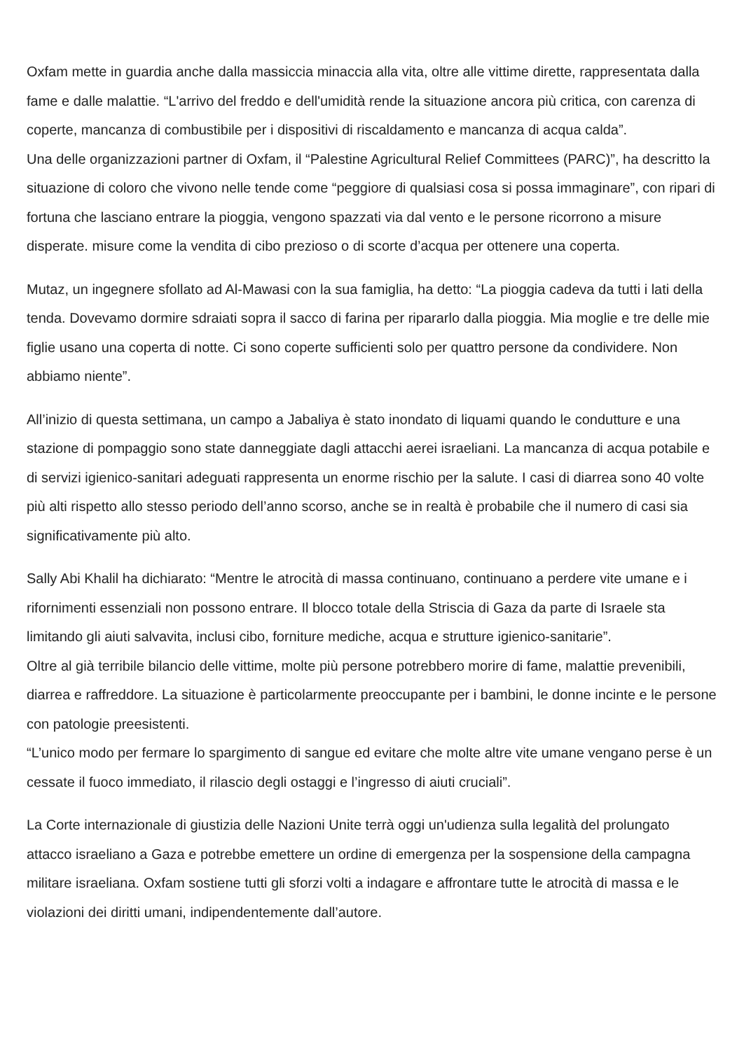Oxfam mette in guardia anche dalla massiccia minaccia alla vita, oltre alle vittime dirette, rappresentata dalla fame e dalle malattie. “L'arrivo del freddo e dell'umidità rende la situazione ancora più critica, con carenza di coperte, mancanza di combustibile per i dispositivi di riscaldamento e mancanza di acqua calda”.
Una delle organizzazioni partner di Oxfam, il “Palestine Agricultural Relief Committees (PARC)”, ha descritto la situazione di coloro che vivono nelle tende come “peggiore di qualsiasi cosa si possa immaginare”, con ripari di fortuna che lasciano entrare la pioggia, vengono spazzati via dal vento e le persone ricorrono a misure disperate. misure come la vendita di cibo prezioso o di scorte d’acqua per ottenere una coperta.
Mutaz, un ingegnere sfollato ad Al-Mawasi con la sua famiglia, ha detto: “La pioggia cadeva da tutti i lati della tenda. Dovevamo dormire sdraiati sopra il sacco di farina per ripararlo dalla pioggia. Mia moglie e tre delle mie figlie usano una coperta di notte. Ci sono coperte sufficienti solo per quattro persone da condividere. Non abbiamo niente”.
All’inizio di questa settimana, un campo a Jabaliya è stato inondato di liquami quando le condutture e una stazione di pompaggio sono state danneggiate dagli attacchi aerei israeliani. La mancanza di acqua potabile e di servizi igienico-sanitari adeguati rappresenta un enorme rischio per la salute. I casi di diarrea sono 40 volte più alti rispetto allo stesso periodo dell’anno scorso, anche se in realtà è probabile che il numero di casi sia significativamente più alto.
Sally Abi Khalil ha dichiarato: “Mentre le atrocità di massa continuano, continuano a perdere vite umane e i rifornimenti essenziali non possono entrare. Il blocco totale della Striscia di Gaza da parte di Israele sta limitando gli aiuti salvavita, inclusi cibo, forniture mediche, acqua e strutture igienico-sanitarie”.
Oltre al già terribile bilancio delle vittime, molte più persone potrebbero morire di fame, malattie prevenibili, diarrea e raffreddore. La situazione è particolarmente preoccupante per i bambini, le donne incinte e le persone con patologie preesistenti.
“L’unico modo per fermare lo spargimento di sangue ed evitare che molte altre vite umane vengano perse è un cessate il fuoco immediato, il rilascio degli ostaggi e l’ingresso di aiuti cruciali”.
La Corte internazionale di giustizia delle Nazioni Unite terrà oggi un'udienza sulla legalità del prolungato attacco israeliano a Gaza e potrebbe emettere un ordine di emergenza per la sospensione della campagna militare israeliana. Oxfam sostiene tutti gli sforzi volti a indagare e affrontare tutte le atrocità di massa e le violazioni dei diritti umani, indipendentemente dall’autore.